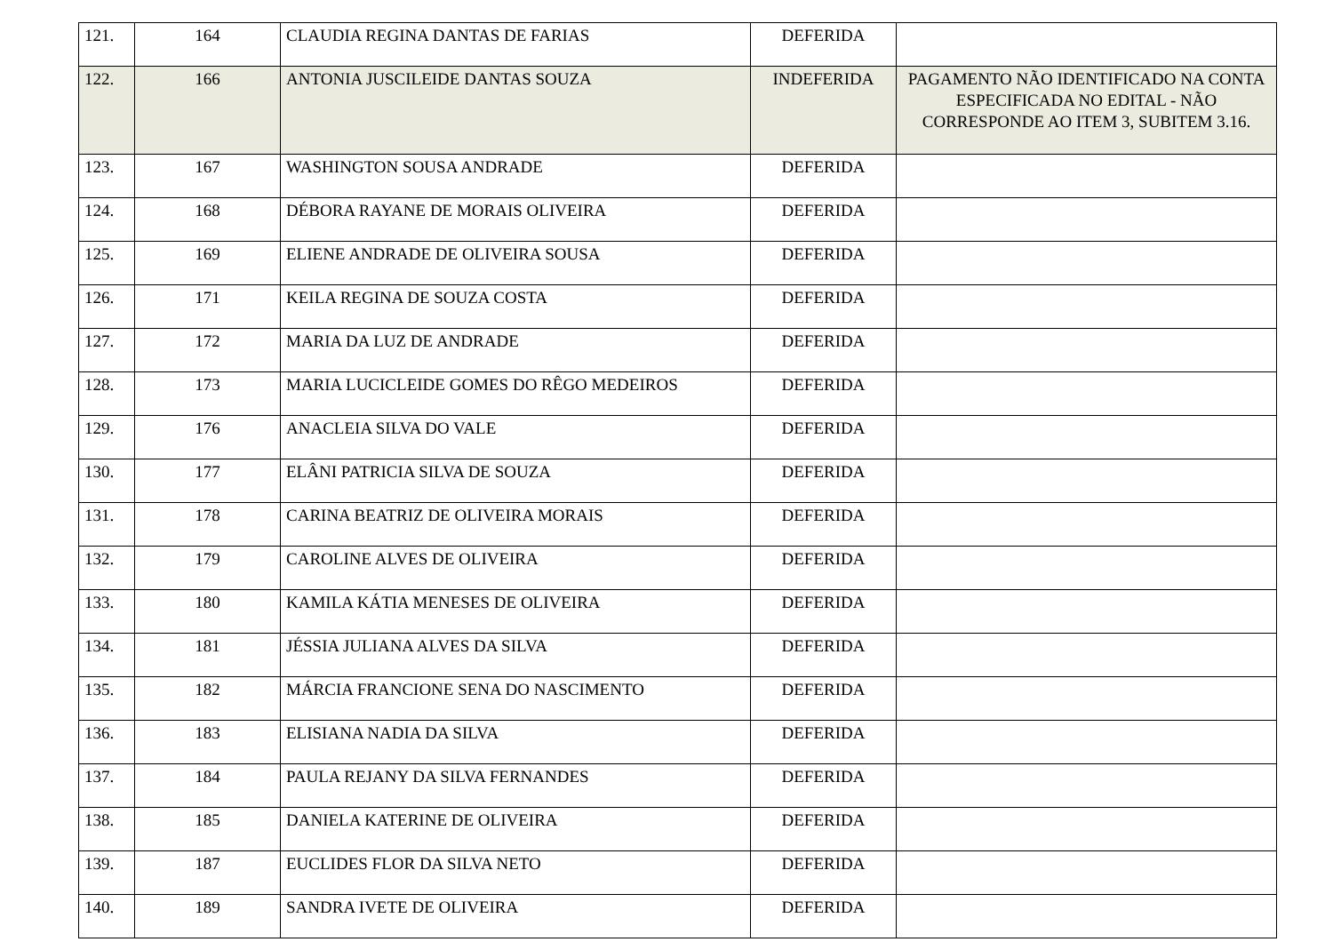| 121. | 164 | CLAUDIA REGINA DANTAS DE FARIAS | DEFERIDA | |
| 122. | 166 | ANTONIA JUSCILEIDE DANTAS SOUZA | INDEFERIDA | PAGAMENTO NÃO IDENTIFICADO NA CONTA ESPECIFICADA NO EDITAL - NÃO CORRESPONDE AO ITEM 3, SUBITEM 3.16. |
| 123. | 167 | WASHINGTON SOUSA ANDRADE | DEFERIDA | |
| 124. | 168 | DÉBORA RAYANE DE MORAIS OLIVEIRA | DEFERIDA | |
| 125. | 169 | ELIENE ANDRADE DE OLIVEIRA SOUSA | DEFERIDA | |
| 126. | 171 | KEILA REGINA DE SOUZA COSTA | DEFERIDA | |
| 127. | 172 | MARIA DA LUZ DE ANDRADE | DEFERIDA | |
| 128. | 173 | MARIA LUCICLEIDE GOMES DO RÊGO MEDEIROS | DEFERIDA | |
| 129. | 176 | ANACLEIA SILVA DO VALE | DEFERIDA | |
| 130. | 177 | ELÂNI PATRICIA SILVA DE SOUZA | DEFERIDA | |
| 131. | 178 | CARINA BEATRIZ DE OLIVEIRA MORAIS | DEFERIDA | |
| 132. | 179 | CAROLINE ALVES DE OLIVEIRA | DEFERIDA | |
| 133. | 180 | KAMILA KÁTIA MENESES DE OLIVEIRA | DEFERIDA | |
| 134. | 181 | JÉSSIA JULIANA ALVES DA SILVA | DEFERIDA | |
| 135. | 182 | MÁRCIA FRANCIONE SENA DO NASCIMENTO | DEFERIDA | |
| 136. | 183 | ELISIANA NADIA DA SILVA | DEFERIDA | |
| 137. | 184 | PAULA REJANY DA SILVA FERNANDES | DEFERIDA | |
| 138. | 185 | DANIELA KATERINE DE OLIVEIRA | DEFERIDA | |
| 139. | 187 | EUCLIDES FLOR DA SILVA NETO | DEFERIDA | |
| 140. | 189 | SANDRA IVETE DE OLIVEIRA | DEFERIDA | |